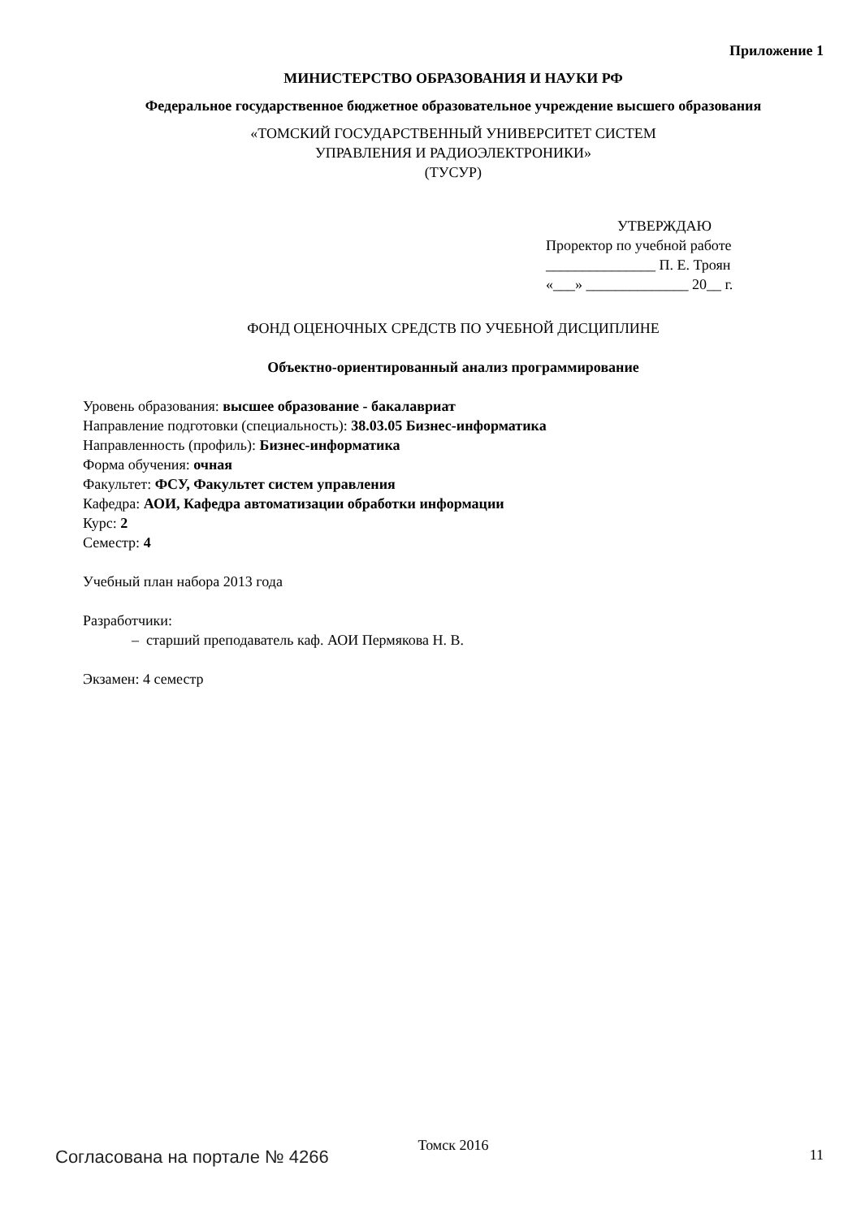Приложение 1
МИНИСТЕРСТВО ОБРАЗОВАНИЯ И НАУКИ РФ
Федеральное государственное бюджетное образовательное учреждение высшего образования
«ТОМСКИЙ ГОСУДАРСТВЕННЫЙ УНИВЕРСИТЕТ СИСТЕМ
УПРАВЛЕНИЯ И РАДИОЭЛЕКТРОНИКИ»
(ТУСУР)
УТВЕРЖДАЮ
Проректор по учебной работе
_______________ П. Е. Троян
«___» ______________ 20__ г.
ФОНД ОЦЕНОЧНЫХ СРЕДСТВ ПО УЧЕБНОЙ ДИСЦИПЛИНЕ
Объектно-ориентированный анализ программирование
Уровень образования: высшее образование - бакалавриат
Направление подготовки (специальность): 38.03.05 Бизнес-информатика
Направленность (профиль): Бизнес-информатика
Форма обучения: очная
Факультет: ФСУ, Факультет систем управления
Кафедра: АОИ, Кафедра автоматизации обработки информации
Курс: 2
Семестр: 4
Учебный план набора 2013 года
Разработчики:
– старший преподаватель каф. АОИ Пермякова Н. В.
Экзамен: 4 семестр
Томск 2016
Согласована на портале № 4266 11